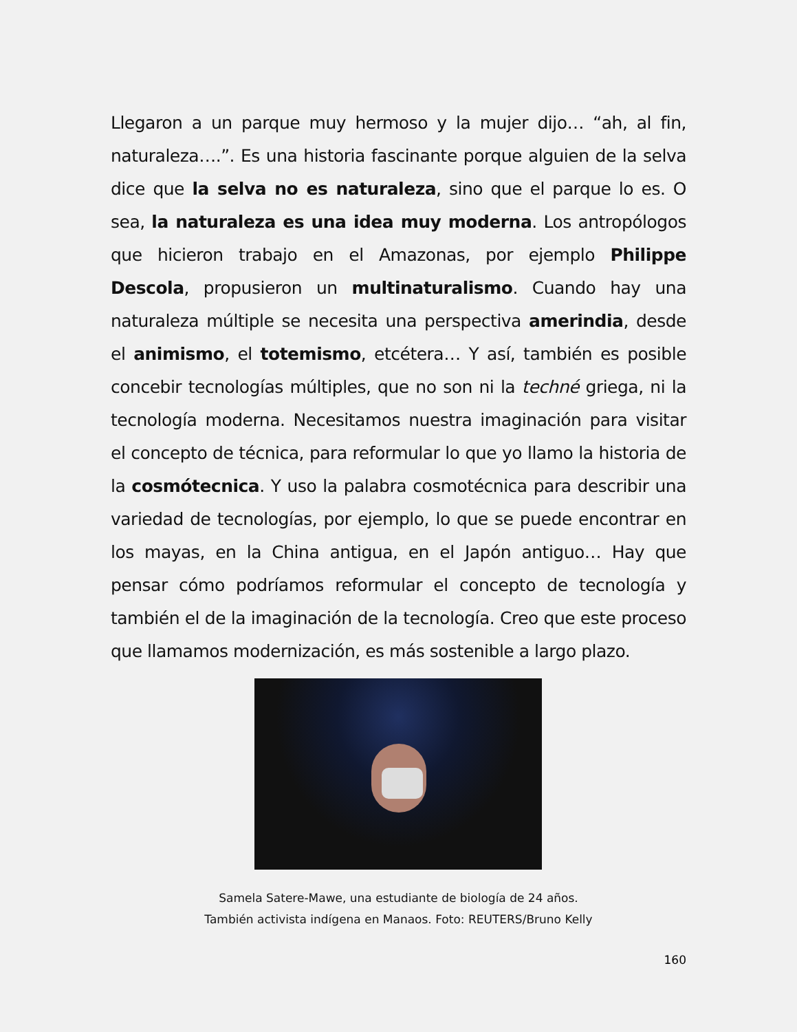Llegaron a un parque muy hermoso y la mujer dijo… “ah, al fin, naturaleza….”. Es una historia fascinante porque alguien de la selva dice que la selva no es naturaleza, sino que el parque lo es. O sea, la naturaleza es una idea muy moderna. Los antropólogos que hicieron trabajo en el Amazonas, por ejemplo Philippe Descola, propusieron un multinaturalismo. Cuando hay una naturaleza múltiple se necesita una perspectiva amerindia, desde el animismo, el totemismo, etcétera… Y así, también es posible concebir tecnologías múltiples, que no son ni la techné griega, ni la tecnología moderna. Necesitamos nuestra imaginación para visitar el concepto de técnica, para reformular lo que yo llamo la historia de la cosmótecnica. Y uso la palabra cosmotécnica para describir una variedad de tecnologías, por ejemplo, lo que se puede encontrar en los mayas, en la China antigua, en el Japón antiguo… Hay que pensar cómo podríamos reformular el concepto de tecnología y también el de la imaginación de la tecnología. Creo que este proceso que llamamos modernización, es más sostenible a largo plazo.
Samela Satere-Mawe, una estudiante de biología de 24 años.
También activista indígena en Manaos. Foto: REUTERS/Bruno Kelly
160